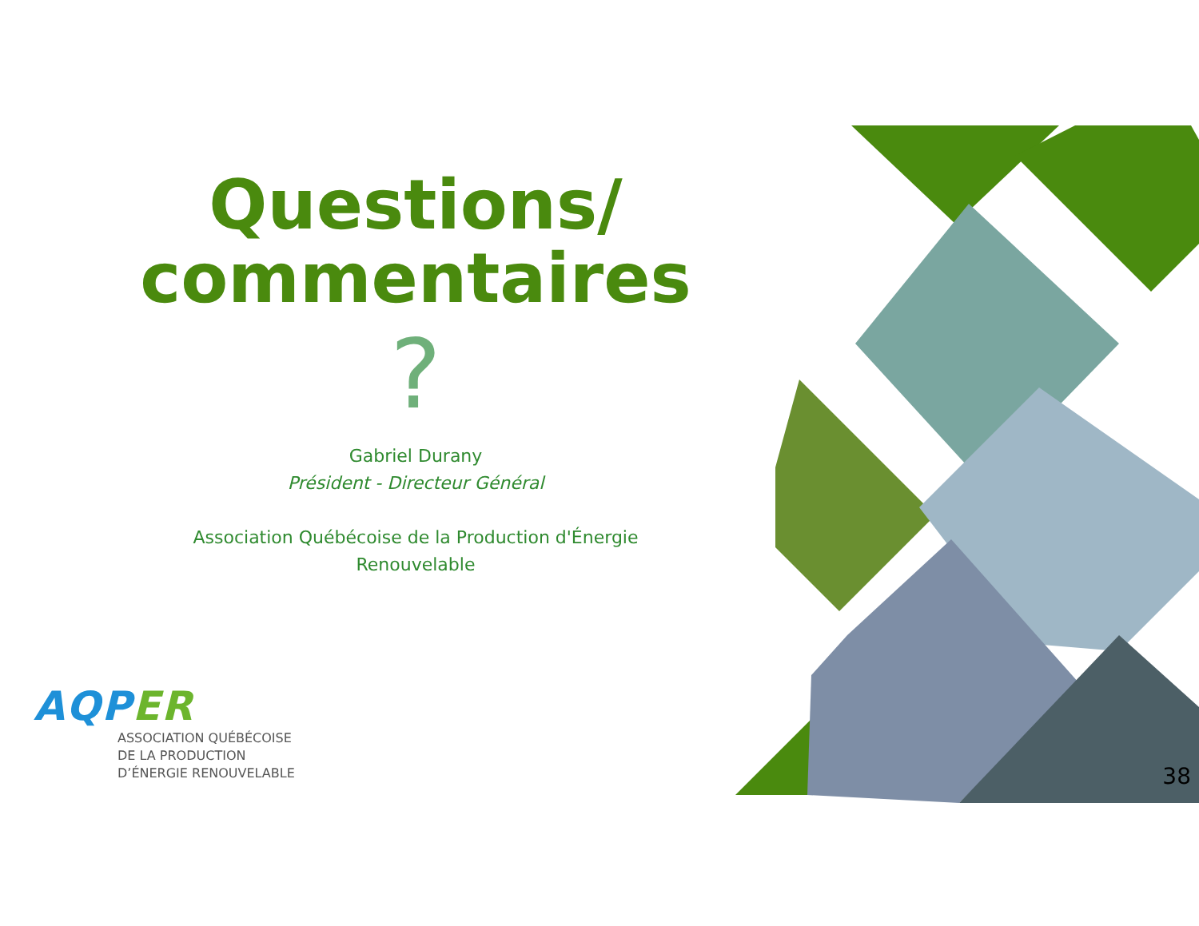Questions/
commentaires
?
Gabriel Durany
Président - Directeur Général
Association Québécoise de la Production d'Énergie
Renouvelable
AQPER
ASSOCIATION QUÉBÉCOISE
DE LA PRODUCTION
D’ÉNERGIE RENOUVELABLE
38